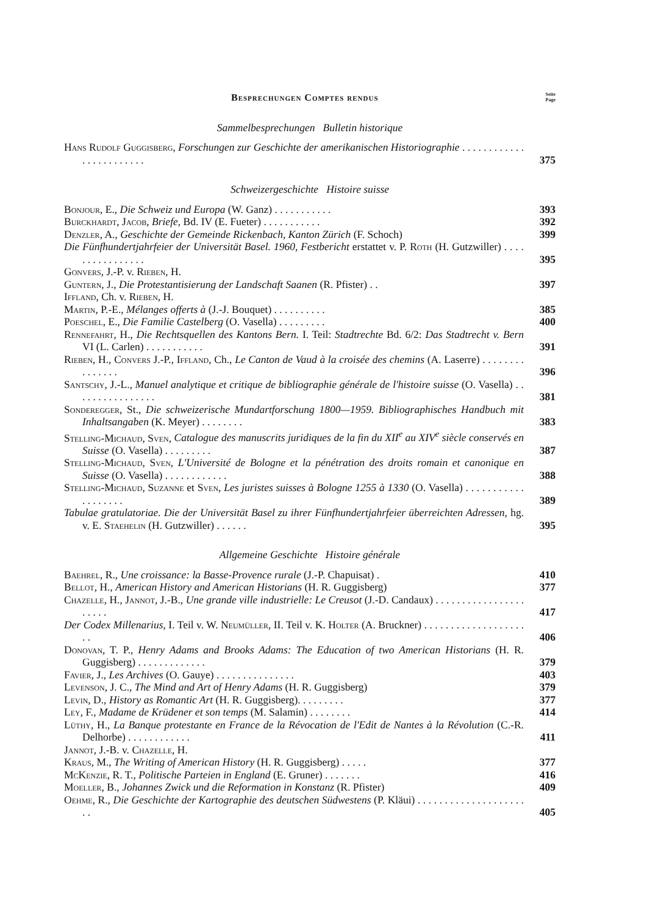Besprechungen Comptes rendus
Seite
Page
Sammelbesprechungen Bulletin historique
Hans Rudolf Guggisberg, Forschungen zur Geschichte der amerikanischen Historiographie . . . . . . . . . . . . . . . . . . . . . . . .
375
Schweizergeschichte Histoire suisse
Bonjour, E., Die Schweiz und Europa (W. Ganz) . . . . . . . . . . .
393
Burckhardt, Jacob, Briefe, Bd. IV (E. Fueter) . . . . . . . . . . .
392
Denzler, A., Geschichte der Gemeinde Rickenbach, Kanton Zürich (F. Schoch)
399
Die Fünfhundertjahrfeier der Universität Basel. 1960, Festbericht erstattet v. P. Roth (H. Gutzwiller) . . . . . . . . . . . . . . . .
395
Gonvers, J.-P. v. Rieben, H.
Guntern, J., Die Protestantisierung der Landschaft Saanen (R. Pfister) . .
397
Iffland, Ch. v. Rieben, H.
Martin, P.-E., Mélanges offerts à (J.-J. Bouquet) . . . . . . . . . .
385
Poeschel, E., Die Familie Castelberg (O. Vasella) . . . . . . . . .
400
Rennefahrt, H., Die Rechtsquellen des Kantons Bern. I. Teil: Stadtrechte Bd. 6/2: Das Stadtrecht v. Bern VI (L. Carlen) . . . . . . . . . . .
391
Rieben, H., Convers J.-P., Iffland, Ch., Le Canton de Vaud à la croisée des chemins (A. Laserre) . . . . . . . . . . . . . . .
396
Santschy, J.-L., Manuel analytique et critique de bibliographie générale de l'histoire suisse (O. Vasella) . . . . . . . . . . . . . . . .
381
Sonderegger, St., Die schweizerische Mundartforschung 1800—1959. Bibliographisches Handbuch mit Inhaltsangaben (K. Meyer) . . . . . . . .
383
Stelling-Michaud, Sven, Catalogue des manuscrits juridiques de la fin du XII<sup>e</sup> au XIV<sup>e</sup> siècle conservés en Suisse (O. Vasella) . . . . . . . . .
387
Stelling-Michaud, Sven, L'Université de Bologne et la pénétration des droits romain et canonique en Suisse (O. Vasella) . . . . . . . . . . . .
388
Stelling-Michaud, Suzanne et Sven, Les juristes suisses à Bologne 1255 à 1330 (O. Vasella) . . . . . . . . . . . . . . . . . . .
389
Tabulae gratulatoriae. Die der Universität Basel zu ihrer Fünfhundertjahrfeier überreichten Adressen, hg. v. E. Staehelin (H. Gutzwiller) . . . . . .
395
Allgemeine Geschichte Histoire générale
Baehrel, R., Une croissance: la Basse-Provence rurale (J.-P. Chapuisat) .
410
Bellot, H., American History and American Historians (H. R. Guggisberg)
377
Chazelle, H., Jannot, J.-B., Une grande ville industrielle: Le Creusot (J.-D. Candaux) . . . . . . . . . . . . . . . . . . . . . .
417
Der Codex Millenarius, I. Teil v. W. Neumüller, II. Teil v. K. Holter (A. Bruckner) . . . . . . . . . . . . . . . . . . . . .
406
Donovan, T. P., Henry Adams and Brooks Adams: The Education of two American Historians (H. R. Guggisberg) . . . . . . . . . . . . .
379
Favier, J., Les Archives (O. Gauye) . . . . . . . . . . . . . . .
403
Levenson, J. C., The Mind and Art of Henry Adams (H. R. Guggisberg)
379
Levin, D., History as Romantic Art (H. R. Guggisberg). . . . . . . . .
377
Ley, F., Madame de Krüdener et son temps (M. Salamin) . . . . . . . .
414
Lüthy, H., La Banque protestante en France de la Révocation de l'Edit de Nantes à la Révolution (C.-R. Delhorbe) . . . . . . . . . . . .
411
Jannot, J.-B. v. Chazelle, H.
Kraus, M., The Writing of American History (H. R. Guggisberg) . . . . .
377
McKenzie, R. T., Politische Parteien in England (E. Gruner) . . . . . . .
416
Moeller, B., Johannes Zwick und die Reformation in Konstanz (R. Pfister)
409
Oehme, R., Die Geschichte der Kartographie des deutschen Südwestens (P. Kläui) . . . . . . . . . . . . . . . . . . . . . .
405